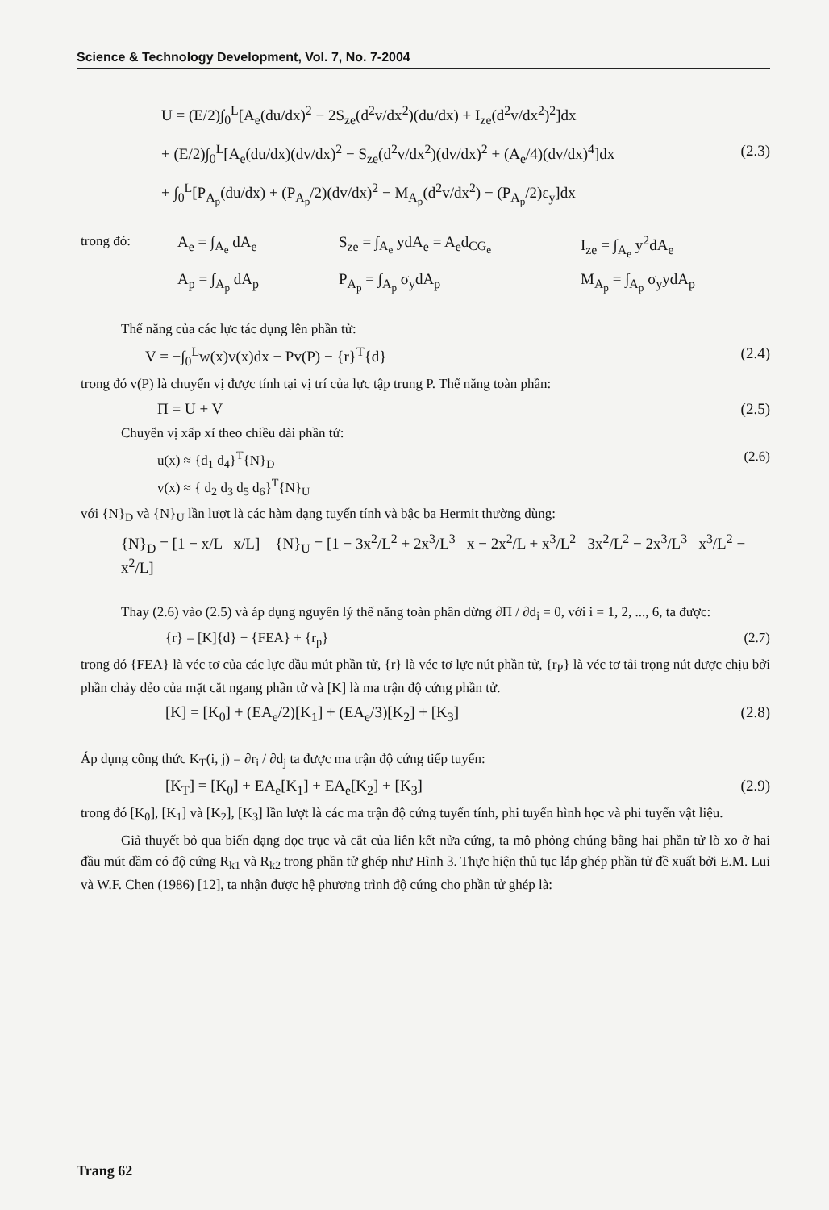Science & Technology Development, Vol. 7, No. 7-2004
U = (E/2)∫<sub>0</sub><sup>L</sup>[A<sub>e</sub>(du/dx)<sup>2</sup> − 2S<sub>ze</sub>(d<sup>2</sup>v/dx<sup>2</sup>)(du/dx) + I<sub>ze</sub>(d<sup>2</sup>v/dx<sup>2</sup>)<sup>2</sup>]dx
+ (E/2)∫<sub>0</sub><sup>L</sup>[A<sub>e</sub>(du/dx)(dv/dx)<sup>2</sup> − S<sub>ze</sub>(d<sup>2</sup>v/dx<sup>2</sup>)(dv/dx)<sup>2</sup> + (A<sub>e</sub>/4)(dv/dx)<sup>4</sup>]dx (2.3)
+ ∫<sub>0</sub><sup>L</sup>[P<sub>A<sub>p</sub></sub>(du/dx) + (P<sub>A<sub>p</sub></sub>/2)(dv/dx)<sup>2</sup> − M<sub>A<sub>p</sub></sub>(d<sup>2</sup>v/dx<sup>2</sup>) − (P<sub>A<sub>p</sub></sub>/2)ε<sub>y</sub>]dx
trong đó: A<sub>e</sub> = ∫<sub>A<sub>e</sub></sub> dA<sub>e</sub> S<sub>ze</sub> = ∫<sub>A<sub>e</sub></sub> ydA<sub>e</sub> = A<sub>e</sub>d<sub>CG<sub>e</sub></sub> I<sub>ze</sub> = ∫<sub>A<sub>e</sub></sub> y<sup>2</sup>dA<sub>e</sub> A<sub>p</sub> = ∫<sub>A<sub>p</sub></sub> dA<sub>p</sub> P<sub>A<sub>p</sub></sub> = ∫<sub>A<sub>p</sub></sub> σ<sub>y</sub>dA<sub>p</sub> M<sub>A<sub>p</sub></sub> = ∫<sub>A<sub>p</sub></sub> σ<sub>y</sub>ydA<sub>p</sub>
Thế năng của các lực tác dụng lên phần tử:
V = −∫<sub>0</sub><sup>L</sup>w(x)v(x)dx − Pv(P) − {r}<sup>T</sup>{d} (2.4)
trong đó v(P) là chuyển vị được tính tại vị trí của lực tập trung P. Thế năng toàn phần:
Π = U + V (2.5)
Chuyển vị xấp xỉ theo chiều dài phần tử:
u(x) ≈ {d<sub>1</sub> d<sub>4</sub>}<sup>T</sup>{N}<sub>D</sub> (2.6)
v(x) ≈ { d<sub>2</sub> d<sub>3</sub> d<sub>5</sub> d<sub>6</sub>}<sup>T</sup>{N}<sub>U</sub>
với {N}<sub>D</sub> và {N}<sub>U</sub> lần lượt là các hàm dạng tuyến tính và bậc ba Hermit thường dùng:
{N}<sub>D</sub> = [1 − x/L x/L] {N}<sub>U</sub> = [1 − 3x<sup>2</sup>/L<sup>2</sup> + 2x<sup>3</sup>/L<sup>3</sup> x − 2x<sup>2</sup>/L + x<sup>3</sup>/L<sup>2</sup> 3x<sup>2</sup>/L<sup>2</sup> − 2x<sup>3</sup>/L<sup>3</sup> x<sup>3</sup>/L<sup>2</sup> − x<sup>2</sup>/L]
Thay (2.6) vào (2.5) và áp dụng nguyên lý thế năng toàn phần dừng ∂Π / ∂d<sub>i</sub> = 0, với i = 1, 2, ..., 6, ta được:
{r} = [K]{d} − {FEA} + {r<sub>p</sub>} (2.7)
trong đó {FEA} là véc tơ của các lực đầu mút phần tử, {r} là véc tơ lực nút phần tử, {r<sub>P</sub>} là véc tơ tải trọng nút được chịu bởi phần chảy dẻo của mặt cắt ngang phần tử và [K] là ma trận độ cứng phần tử.
[K] = [K<sub>0</sub>] + (EA<sub>e</sub>/2)[K<sub>1</sub>] + (EA<sub>e</sub>/3)[K<sub>2</sub>] + [K<sub>3</sub>] (2.8)
Áp dụng công thức K<sub>T</sub>(i, j) = ∂r<sub>i</sub> / ∂d<sub>j</sub> ta được ma trận độ cứng tiếp tuyến:
[K<sub>T</sub>] = [K<sub>0</sub>] + EA<sub>e</sub>[K<sub>1</sub>] + EA<sub>e</sub>[K<sub>2</sub>] + [K<sub>3</sub>] (2.9)
trong đó [K<sub>0</sub>], [K<sub>1</sub>] và [K<sub>2</sub>], [K<sub>3</sub>] lần lượt là các ma trận độ cứng tuyến tính, phi tuyến hình học và phi tuyến vật liệu.
Giả thuyết bỏ qua biến dạng dọc trục và cắt của liên kết nửa cứng, ta mô phỏng chúng bằng hai phần tử lò xo ở hai đầu mút dầm có độ cứng R<sub>k1</sub> và R<sub>k2</sub> trong phần tử ghép như Hình 3. Thực hiện thủ tục lắp ghép phần tử đề xuất bởi E.M. Lui và W.F. Chen (1986) [12], ta nhận được hệ phương trình độ cứng cho phần tử ghép là:
Trang 62